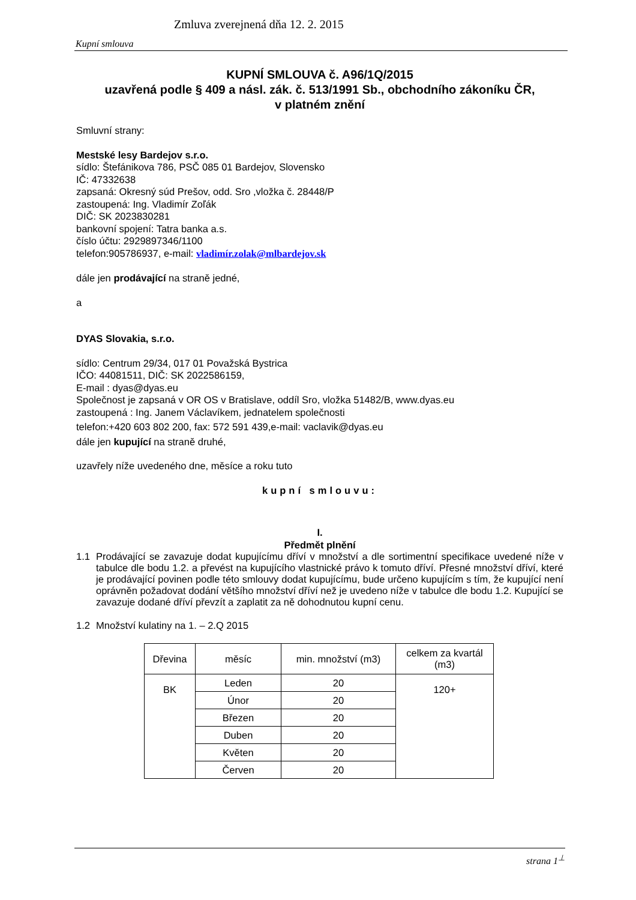Zmluva zverejnená dňa 12. 2. 2015
Kupní smlouva
KUPNÍ SMLOUVA č. A96/1Q/2015
uzavřená podle § 409 a násl. zák. č. 513/1991 Sb., obchodního zákoníku ČR,
v platném znění
Smluvní strany:
Mestské lesy Bardejov s.r.o.
sídlo: Štefánikova 786, PSČ 085 01 Bardejov, Slovensko
IČ: 47332638
zapsaná: Okresný súd Prešov, odd. Sro ,vložka č. 28448/P
zastoupená: Ing. Vladimír Zoľák
DIČ: SK 2023830281
bankovní spojení: Tatra banka a.s.
číslo účtu: 2929897346/1100
telefon:905786937, e-mail: vladimír.zolak@mlbardejov.sk
dále jen prodávající na straně jedné,
a
DYAS Slovakia, s.r.o.
sídlo: Centrum 29/34, 017 01 Považská Bystrica
IČO: 44081511, DIČ: SK 2022586159,
E-mail : dyas@dyas.eu
Společnost je zapsaná v OR OS v Bratislave, oddíl Sro, vložka 51482/B, www.dyas.eu
zastoupená : Ing. Janem Václavíkem, jednatelem společnosti
telefon:+420 603 802 200, fax: 572 591 439,e-mail: vaclavik@dyas.eu
dále jen kupující na straně druhé,
uzavřely níže uvedeného dne, měsíce a roku tuto
kupní smlouvu:
I.
Předmět plnění
1.1 Prodávající se zavazuje dodat kupujícímu dříví v množství a dle sortimentní specifikace uvedené níže v tabulce dle bodu 1.2. a převést na kupujícího vlastnické právo k tomuto dříví. Přesné množství dříví, které je prodávající povinen podle této smlouvy dodat kupujícímu, bude určeno kupujícím s tím, že kupující není oprávněn požadovat dodání většího množství dříví než je uvedeno níže v tabulce dle bodu 1.2. Kupující se zavazuje dodané dříví převzít a zaplatit za ně dohodnutou kupní cenu.
1.2 Množství kulatiny na 1. – 2.Q 2015
| Dřevina | měsíc | min. množství (m3) | celkem za kvartál (m3) |
| --- | --- | --- | --- |
| BK | Leden | 20 | 120+ |
| | Únor | 20 | |
| | Březen | 20 | |
| | Duben | 20 | |
| | Květen | 20 | |
| | Červen | 20 | |
strana 1<sup>⊥</sup>